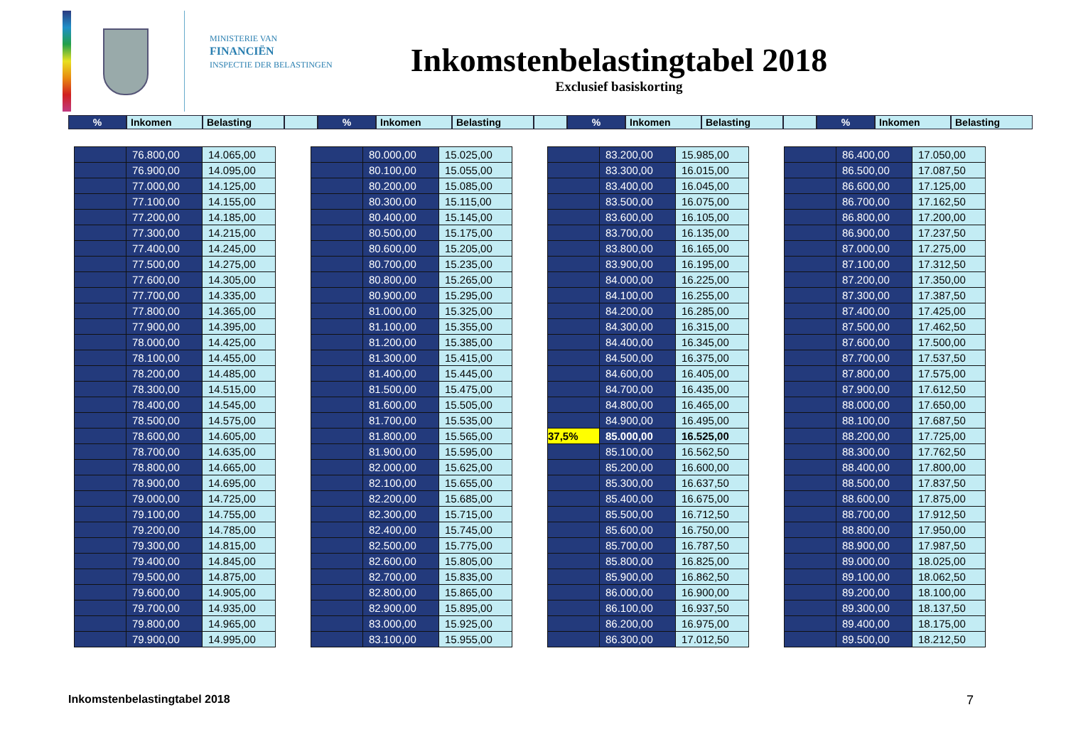MINISTERIE VAN
FINANCIËN
INSPECTIE DER BELASTINGEN
Inkomstenbelastingtabel 2018
Exclusief basiskorting
% Inkomen Belasting % Inkomen Belasting % Inkomen Belasting % Inkomen Belasting
| | 76.800,00 | 14.065,00 |
| | 76.900,00 | 14.095,00 |
| | 77.000,00 | 14.125,00 |
| | 77.100,00 | 14.155,00 |
| | 77.200,00 | 14.185,00 |
| | 77.300,00 | 14.215,00 |
| | 77.400,00 | 14.245,00 |
| | 77.500,00 | 14.275,00 |
| | 77.600,00 | 14.305,00 |
| | 77.700,00 | 14.335,00 |
| | 77.800,00 | 14.365,00 |
| | 77.900,00 | 14.395,00 |
| | 78.000,00 | 14.425,00 |
| | 78.100,00 | 14.455,00 |
| | 78.200,00 | 14.485,00 |
| | 78.300,00 | 14.515,00 |
| | 78.400,00 | 14.545,00 |
| | 78.500,00 | 14.575,00 |
| | 78.600,00 | 14.605,00 |
| | 78.700,00 | 14.635,00 |
| | 78.800,00 | 14.665,00 |
| | 78.900,00 | 14.695,00 |
| | 79.000,00 | 14.725,00 |
| | 79.100,00 | 14.755,00 |
| | 79.200,00 | 14.785,00 |
| | 79.300,00 | 14.815,00 |
| | 79.400,00 | 14.845,00 |
| | 79.500,00 | 14.875,00 |
| | 79.600,00 | 14.905,00 |
| | 79.700,00 | 14.935,00 |
| | 79.800,00 | 14.965,00 |
| | 79.900,00 | 14.995,00 |
| | 80.000,00 | 15.025,00 |
| | 80.100,00 | 15.055,00 |
| | 80.200,00 | 15.085,00 |
| | 80.300,00 | 15.115,00 |
| | 80.400,00 | 15.145,00 |
| | 80.500,00 | 15.175,00 |
| | 80.600,00 | 15.205,00 |
| | 80.700,00 | 15.235,00 |
| | 80.800,00 | 15.265,00 |
| | 80.900,00 | 15.295,00 |
| | 81.000,00 | 15.325,00 |
| | 81.100,00 | 15.355,00 |
| | 81.200,00 | 15.385,00 |
| | 81.300,00 | 15.415,00 |
| | 81.400,00 | 15.445,00 |
| | 81.500,00 | 15.475,00 |
| | 81.600,00 | 15.505,00 |
| | 81.700,00 | 15.535,00 |
| | 81.800,00 | 15.565,00 |
| | 81.900,00 | 15.595,00 |
| | 82.000,00 | 15.625,00 |
| | 82.100,00 | 15.655,00 |
| | 82.200,00 | 15.685,00 |
| | 82.300,00 | 15.715,00 |
| | 82.400,00 | 15.745,00 |
| | 82.500,00 | 15.775,00 |
| | 82.600,00 | 15.805,00 |
| | 82.700,00 | 15.835,00 |
| | 82.800,00 | 15.865,00 |
| | 82.900,00 | 15.895,00 |
| | 83.000,00 | 15.925,00 |
| | 83.100,00 | 15.955,00 |
| | 83.200,00 | 15.985,00 |
| | 83.300,00 | 16.015,00 |
| | 83.400,00 | 16.045,00 |
| | 83.500,00 | 16.075,00 |
| | 83.600,00 | 16.105,00 |
| | 83.700,00 | 16.135,00 |
| | 83.800,00 | 16.165,00 |
| | 83.900,00 | 16.195,00 |
| | 84.000,00 | 16.225,00 |
| | 84.100,00 | 16.255,00 |
| | 84.200,00 | 16.285,00 |
| | 84.300,00 | 16.315,00 |
| | 84.400,00 | 16.345,00 |
| | 84.500,00 | 16.375,00 |
| | 84.600,00 | 16.405,00 |
| | 84.700,00 | 16.435,00 |
| | 84.800,00 | 16.465,00 |
| | 84.900,00 | 16.495,00 |
| 37,5% | 85.000,00 | 16.525,00 |
| | 85.100,00 | 16.562,50 |
| | 85.200,00 | 16.600,00 |
| | 85.300,00 | 16.637,50 |
| | 85.400,00 | 16.675,00 |
| | 85.500,00 | 16.712,50 |
| | 85.600,00 | 16.750,00 |
| | 85.700,00 | 16.787,50 |
| | 85.800,00 | 16.825,00 |
| | 85.900,00 | 16.862,50 |
| | 86.000,00 | 16.900,00 |
| | 86.100,00 | 16.937,50 |
| | 86.200,00 | 16.975,00 |
| | 86.300,00 | 17.012,50 |
| | 86.400,00 | 17.050,00 |
| | 86.500,00 | 17.087,50 |
| | 86.600,00 | 17.125,00 |
| | 86.700,00 | 17.162,50 |
| | 86.800,00 | 17.200,00 |
| | 86.900,00 | 17.237,50 |
| | 87.000,00 | 17.275,00 |
| | 87.100,00 | 17.312,50 |
| | 87.200,00 | 17.350,00 |
| | 87.300,00 | 17.387,50 |
| | 87.400,00 | 17.425,00 |
| | 87.500,00 | 17.462,50 |
| | 87.600,00 | 17.500,00 |
| | 87.700,00 | 17.537,50 |
| | 87.800,00 | 17.575,00 |
| | 87.900,00 | 17.612,50 |
| | 88.000,00 | 17.650,00 |
| | 88.100,00 | 17.687,50 |
| | 88.200,00 | 17.725,00 |
| | 88.300,00 | 17.762,50 |
| | 88.400,00 | 17.800,00 |
| | 88.500,00 | 17.837,50 |
| | 88.600,00 | 17.875,00 |
| | 88.700,00 | 17.912,50 |
| | 88.800,00 | 17.950,00 |
| | 88.900,00 | 17.987,50 |
| | 89.000,00 | 18.025,00 |
| | 89.100,00 | 18.062,50 |
| | 89.200,00 | 18.100,00 |
| | 89.300,00 | 18.137,50 |
| | 89.400,00 | 18.175,00 |
| | 89.500,00 | 18.212,50 |
Inkomstenbelastingtabel 2018 7